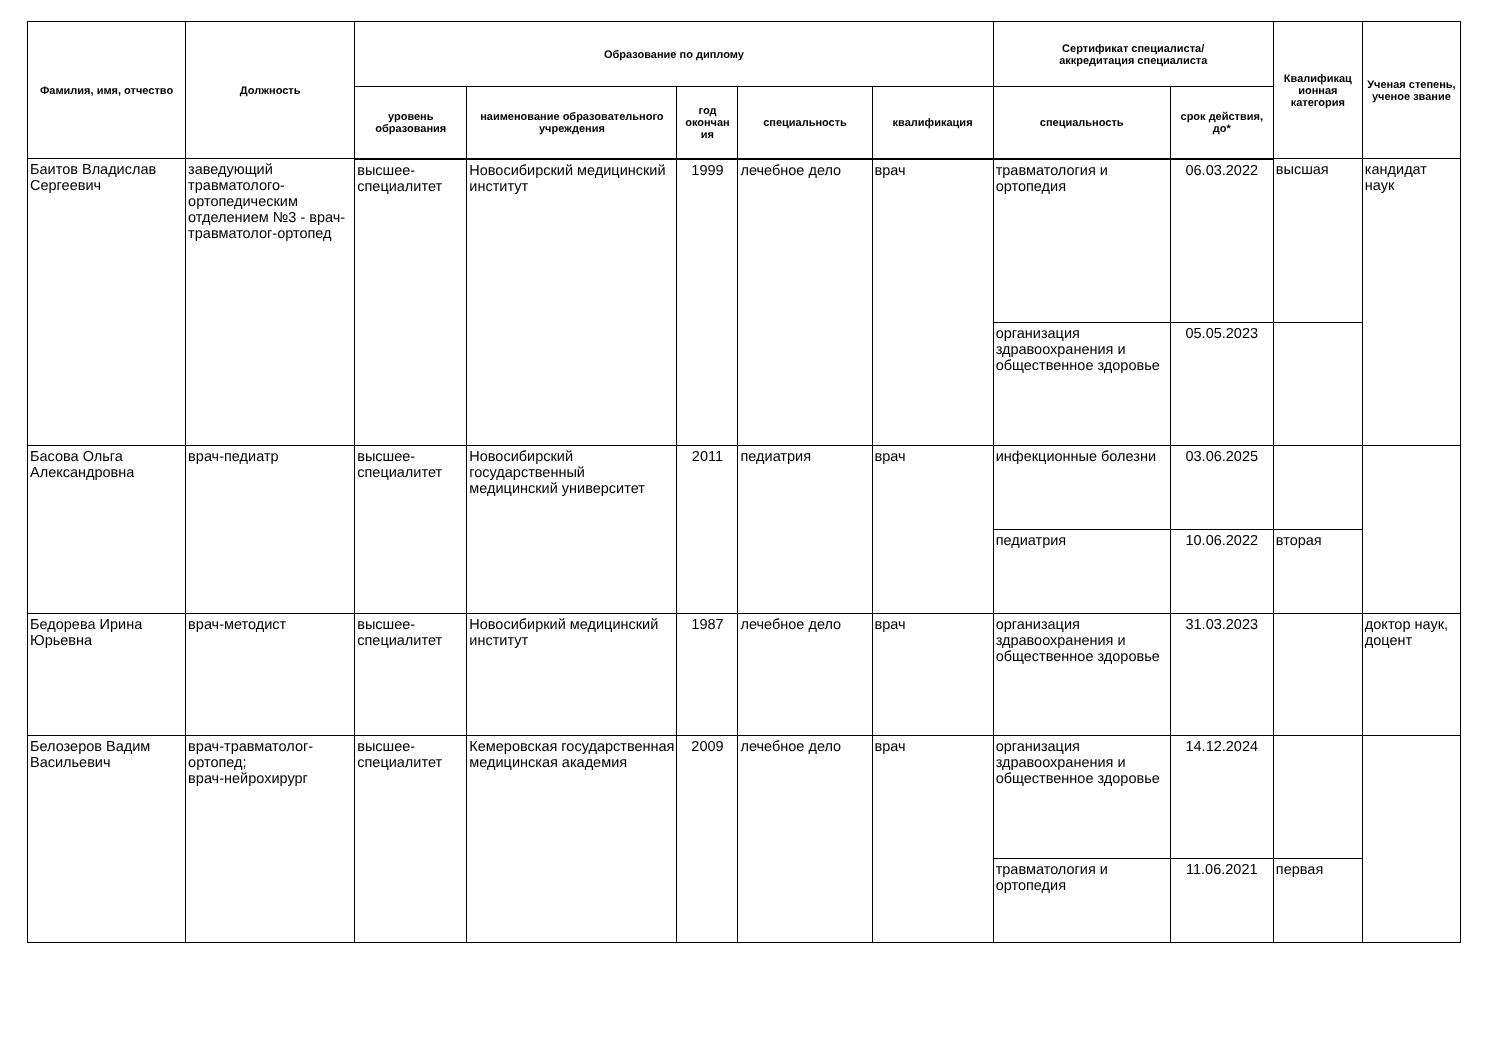| Фамилия, имя, отчество | Должность | Образование по диплому | | | | | Сертификат специалиста/ аккредитация специалиста | | Квалификац ионная категория | Ученая степень, ученое звание |
| --- | --- | --- | --- | --- | --- | --- | --- | --- | --- | --- |
| | | уровень образования | наименование образовательного учреждения | год окончан ия | специальность | квалификация | специальность | срок действия, до* | | |
| Баитов Владислав Сергеевич | заведующий травматолого-ортопедическим отделением №3 - врач-травматолог-ортопед | высшее-специалитет | Новосибирский медицинский институт | 1999 | лечебное дело | врач | травматология и ортопедия | 06.03.2022 | высшая | кандидат наук |
| | | | | | | | организация здравоохранения и общественное здоровье | 05.05.2023 | | |
| Басова Ольга Александровна | врач-педиатр | высшее-специалитет | Новосибирский государственный медицинский университет | 2011 | педиатрия | врач | инфекционные болезни | 03.06.2025 | | |
| | | | | | | | педиатрия | 10.06.2022 | вторая | |
| Бедорева Ирина Юрьевна | врач-методист | высшее-специалитет | Новосибиркий медицинский институт | 1987 | лечебное дело | врач | организация здравоохранения и общественное здоровье | 31.03.2023 | | доктор наук, доцент |
| Белозеров Вадим Васильевич | врач-травматолог-ортопед; врач-нейрохирург | высшее-специалитет | Кемеровская государственная медицинская академия | 2009 | лечебное дело | врач | организация здравоохранения и общественное здоровье | 14.12.2024 | | |
| | | | | | | | травматология и ортопедия | 11.06.2021 | первая | |